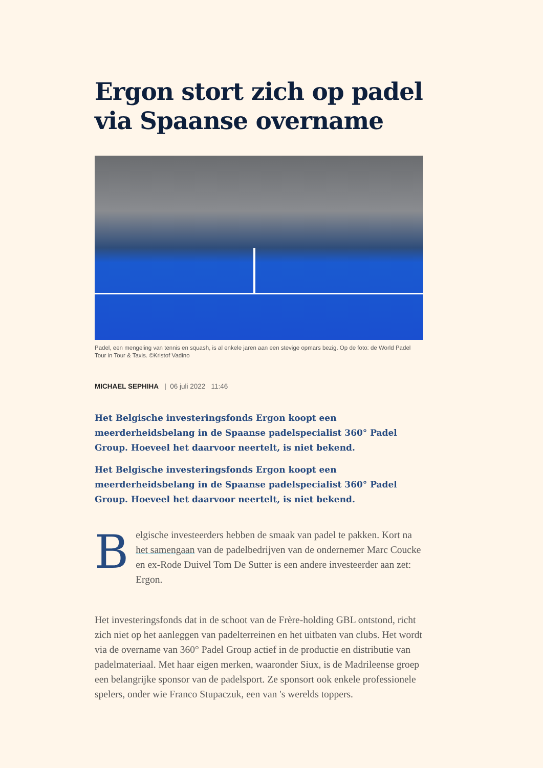Ergon stort zich op padel via Spaanse overname
Padel, een mengeling van tennis en squash, is al enkele jaren aan een stevige opmars bezig. Op de foto: de World Padel Tour in Tour & Taxis. ©Kristof Vadino
MICHAEL SEPHIHA | 06 juli 2022 11:46
Het Belgische investeringsfonds Ergon koopt een meerderheidsbelang in de Spaanse padelspecialist 360° Padel Group. Hoeveel het daarvoor neertelt, is niet bekend.
Het Belgische investeringsfonds Ergon koopt een meerderheidsbelang in de Spaanse padelspecialist 360° Padel Group. Hoeveel het daarvoor neertelt, is niet bekend.
Belgische investeerders hebben de smaak van padel te pakken. Kort na het samengaan van de padelbedrijven van de ondernemer Marc Coucke en ex-Rode Duivel Tom De Sutter is een andere investeerder aan zet: Ergon.
Het investeringsfonds dat in de schoot van de Frère-holding GBL ontstond, richt zich niet op het aanleggen van padelterreinen en het uitbaten van clubs. Het wordt via de overname van 360° Padel Group actief in de productie en distributie van padelmateriaal. Met haar eigen merken, waaronder Siux, is de Madrileense groep een belangrijke sponsor van de padelsport. Ze sponsort ook enkele professionele spelers, onder wie Franco Stupaczuk, een van 's werelds toppers.